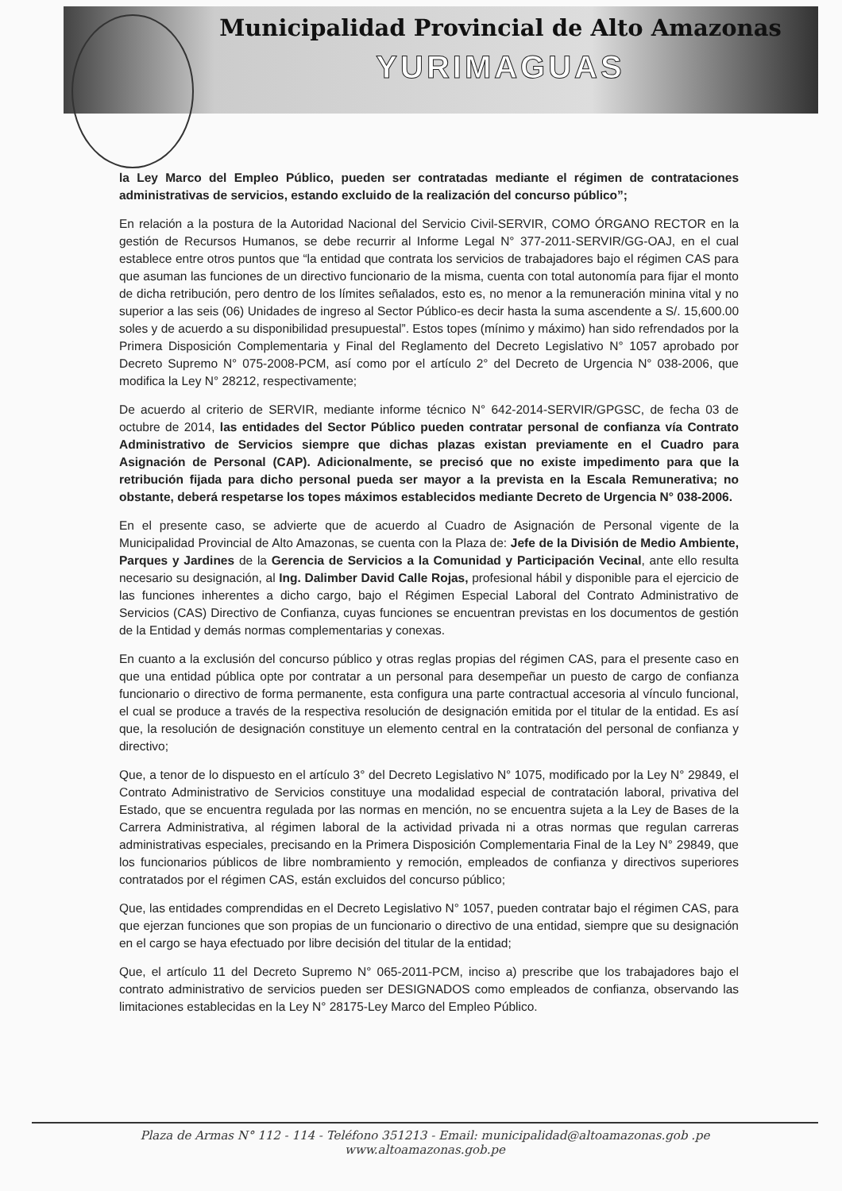Municipalidad Provincial de Alto Amazonas
YURIMAGUAS
la Ley Marco del Empleo Público, pueden ser contratadas mediante el régimen de contrataciones administrativas de servicios, estando excluido de la realización del concurso público”;
En relación a la postura de la Autoridad Nacional del Servicio Civil-SERVIR, COMO ÓRGANO RECTOR en la gestión de Recursos Humanos, se debe recurrir al Informe Legal N° 377-2011-SERVIR/GG-OAJ, en el cual establece entre otros puntos que “la entidad que contrata los servicios de trabajadores bajo el régimen CAS para que asuman las funciones de un directivo funcionario de la misma, cuenta con total autonomía para fijar el monto de dicha retribución, pero dentro de los límites señalados, esto es, no menor a la remuneración minina vital y no superior a las seis (06) Unidades de ingreso al Sector Público-es decir hasta la suma ascendente a S/. 15,600.00 soles y de acuerdo a su disponibilidad presupuestal”. Estos topes (mínimo y máximo) han sido refrendados por la Primera Disposición Complementaria y Final del Reglamento del Decreto Legislativo N° 1057 aprobado por Decreto Supremo N° 075-2008-PCM, así como por el artículo 2° del Decreto de Urgencia N° 038-2006, que modifica la Ley N° 28212, respectivamente;
De acuerdo al criterio de SERVIR, mediante informe técnico N° 642-2014-SERVIR/GPGSC, de fecha 03 de octubre de 2014, las entidades del Sector Público pueden contratar personal de confianza vía Contrato Administrativo de Servicios siempre que dichas plazas existan previamente en el Cuadro para Asignación de Personal (CAP). Adicionalmente, se precisó que no existe impedimento para que la retribución fijada para dicho personal pueda ser mayor a la prevista en la Escala Remunerativa; no obstante, deberá respetarse los topes máximos establecidos mediante Decreto de Urgencia N° 038-2006.
En el presente caso, se advierte que de acuerdo al Cuadro de Asignación de Personal vigente de la Municipalidad Provincial de Alto Amazonas, se cuenta con la Plaza de: Jefe de la División de Medio Ambiente, Parques y Jardines de la Gerencia de Servicios a la Comunidad y Participación Vecinal, ante ello resulta necesario su designación, al Ing. Dalimber David Calle Rojas, profesional hábil y disponible para el ejercicio de las funciones inherentes a dicho cargo, bajo el Régimen Especial Laboral del Contrato Administrativo de Servicios (CAS) Directivo de Confianza, cuyas funciones se encuentran previstas en los documentos de gestión de la Entidad y demás normas complementarias y conexas.
En cuanto a la exclusión del concurso público y otras reglas propias del régimen CAS, para el presente caso en que una entidad pública opte por contratar a un personal para desempeñar un puesto de cargo de confianza funcionario o directivo de forma permanente, esta configura una parte contractual accesoria al vínculo funcional, el cual se produce a través de la respectiva resolución de designación emitida por el titular de la entidad. Es así que, la resolución de designación constituye un elemento central en la contratación del personal de confianza y directivo;
Que, a tenor de lo dispuesto en el artículo 3° del Decreto Legislativo N° 1075, modificado por la Ley N° 29849, el Contrato Administrativo de Servicios constituye una modalidad especial de contratación laboral, privativa del Estado, que se encuentra regulada por las normas en mención, no se encuentra sujeta a la Ley de Bases de la Carrera Administrativa, al régimen laboral de la actividad privada ni a otras normas que regulan carreras administrativas especiales, precisando en la Primera Disposición Complementaria Final de la Ley N° 29849, que los funcionarios públicos de libre nombramiento y remoción, empleados de confianza y directivos superiores contratados por el régimen CAS, están excluidos del concurso público;
Que, las entidades comprendidas en el Decreto Legislativo N° 1057, pueden contratar bajo el régimen CAS, para que ejerzan funciones que son propias de un funcionario o directivo de una entidad, siempre que su designación en el cargo se haya efectuado por libre decisión del titular de la entidad;
Que, el artículo 11 del Decreto Supremo N° 065-2011-PCM, inciso a) prescribe que los trabajadores bajo el contrato administrativo de servicios pueden ser DESIGNADOS como empleados de confianza, observando las limitaciones establecidas en la Ley N° 28175-Ley Marco del Empleo Público.
Plaza de Armas N° 112 - 114 - Teléfono 351213 - Email: municipalidad@altoamazonas.gob .pe
www.altoamazonas.gob.pe